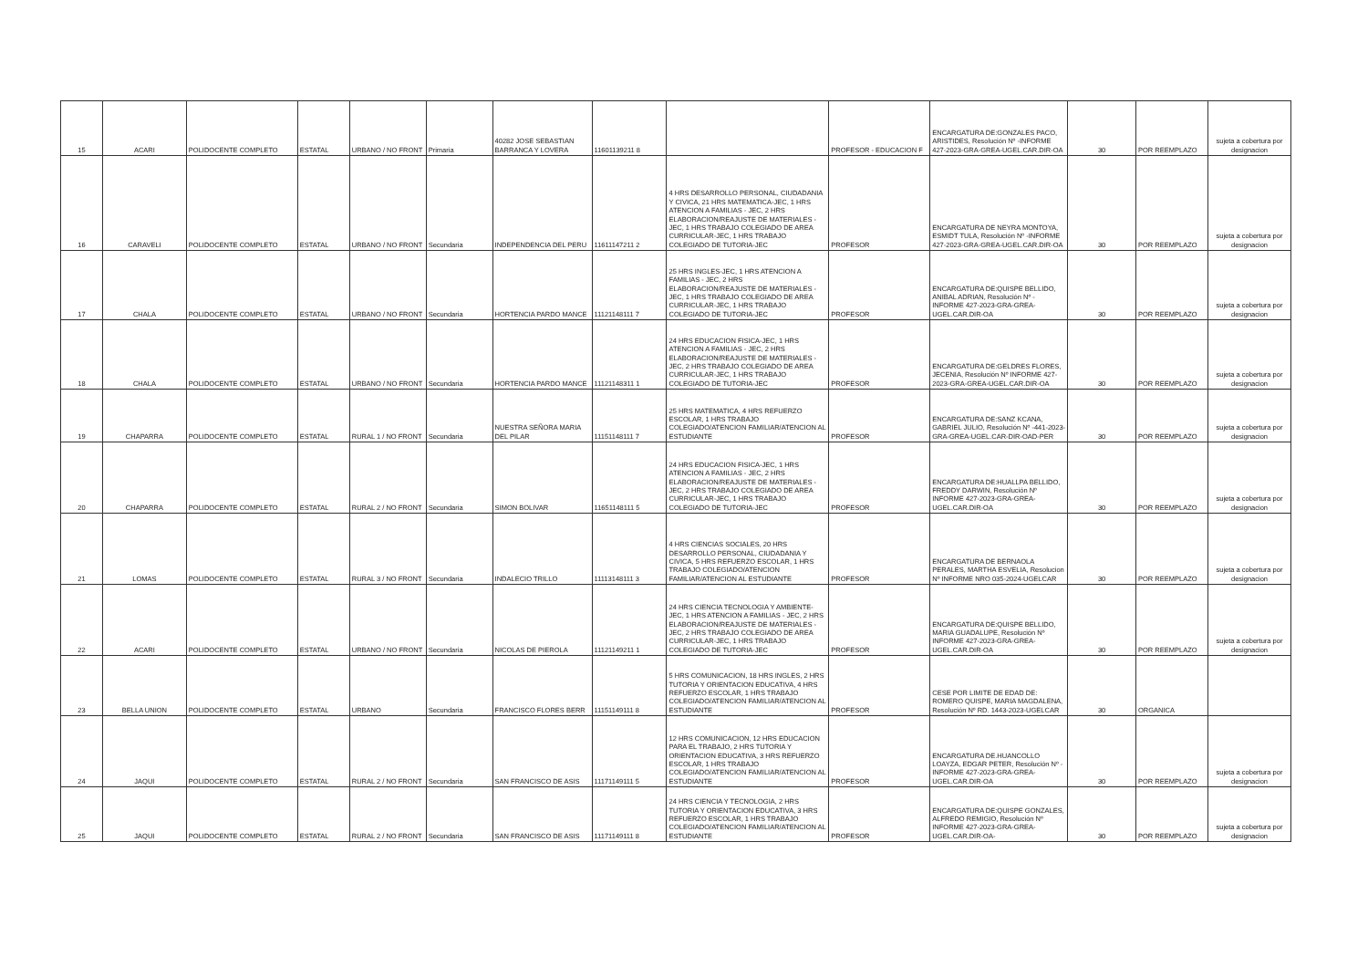| 15 | ACARI | POLIDOCENTE COMPLETO | ESTATAL | URBANO / NO FRONT | Primaria | 40282 JOSE SEBASTIAN BARRANCA Y LOVERA | 11601139211 8 | | PROFESOR - EDUCACION F | ENCARGATURA DE:GONZALES PACO, ARISTIDES, Resolución Nº -INFORME 427-2023-GRA-GREA-UGEL.CAR.DIR-OA | 30 | POR REEMPLAZO | sujeta a cobertura por designacion |
| 16 | CARAVELI | POLIDOCENTE COMPLETO | ESTATAL | URBANO / NO FRONT | Secundaria | INDEPENDENCIA DEL PERU | 11611147211 2 | 4 HRS DESARROLLO PERSONAL, CIUDADANIA Y CIVICA, 21 HRS MATEMATICA-JEC, 1 HRS ATENCION A FAMILIAS - JEC, 2 HRS ELABORACION/REAJUSTE DE MATERIALES -JEC, 1 HRS TRABAJO COLEGIADO DE AREA CURRICULAR-JEC, 1 HRS TRABAJO COLEGIADO DE TUTORIA-JEC | PROFESOR | ENCARGATURA DE NEYRA MONTOYA, ESMIDT TULA, Resolución Nº -INFORME 427-2023-GRA-GREA-UGEL.CAR.DIR-OA | 30 | POR REEMPLAZO | sujeta a cobertura por designacion |
| 17 | CHALA | POLIDOCENTE COMPLETO | ESTATAL | URBANO / NO FRONT | Secundaria | HORTENCIA PARDO MANCE | 11121148111 7 | 25 HRS INGLES-JEC, 1 HRS ATENCION A FAMILIAS - JEC, 2 HRS ELABORACION/REAJUSTE DE MATERIALES -JEC, 1 HRS TRABAJO COLEGIADO DE AREA CURRICULAR-JEC, 1 HRS TRABAJO COLEGIADO DE TUTORIA-JEC | PROFESOR | ENCARGATURA DE:QUISPE BELLIDO, ANIBAL ADRIAN, Resolución Nº -INFORME 427-2023-GRA-GREA-UGEL.CAR.DIR-OA | 30 | POR REEMPLAZO | sujeta a cobertura por designacion |
| 18 | CHALA | POLIDOCENTE COMPLETO | ESTATAL | URBANO / NO FRONT | Secundaria | HORTENCIA PARDO MANCE | 11121148311 1 | 24 HRS EDUCACION FISICA-JEC, 1 HRS ATENCION A FAMILIAS - JEC, 2 HRS ELABORACION/REAJUSTE DE MATERIALES -JEC, 2 HRS TRABAJO COLEGIADO DE AREA CURRICULAR-JEC, 1 HRS TRABAJO COLEGIADO DE TUTORIA-JEC | PROFESOR | ENCARGATURA DE:GELDRES FLORES, JECENIA, Resolución Nº INFORME 427-2023-GRA-GREA-UGEL.CAR.DIR-OA | 30 | POR REEMPLAZO | sujeta a cobertura por designacion |
| 19 | CHAPARRA | POLIDOCENTE COMPLETO | ESTATAL | RURAL 1 / NO FRONT | Secundaria | NUESTRA SEÑORA MARIA DEL PILAR | 11151148111 7 | 25 HRS MATEMATICA, 4 HRS REFUERZO ESCOLAR, 1 HRS TRABAJO COLEGIADO/ATENCION FAMILIAR/ATENCION AL ESTUDIANTE | PROFESOR | ENCARGATURA DE:SANZ KCANA, GABRIEL JULIO, Resolución Nº -441-2023-GRA-GREA-UGEL.CAR-DIR-OAD-PER | 30 | POR REEMPLAZO | sujeta a cobertura por designacion |
| 20 | CHAPARRA | POLIDOCENTE COMPLETO | ESTATAL | RURAL 2 / NO FRONT | Secundaria | SIMON BOLIVAR | 11651148111 5 | 24 HRS EDUCACION FISICA-JEC, 1 HRS ATENCION A FAMILIAS - JEC, 2 HRS ELABORACION/REAJUSTE DE MATERIALES -JEC, 2 HRS TRABAJO COLEGIADO DE AREA CURRICULAR-JEC, 1 HRS TRABAJO COLEGIADO DE TUTORIA-JEC | PROFESOR | ENCARGATURA DE:HUALLPA BELLIDO, FREDDY DARWIN, Resolución Nº INFORME 427-2023-GRA-GREA-UGEL.CAR.DIR-OA | 30 | POR REEMPLAZO | sujeta a cobertura por designacion |
| 21 | LOMAS | POLIDOCENTE COMPLETO | ESTATAL | RURAL 3 / NO FRONT | Secundaria | INDALECIO TRILLO | 11113148111 3 | 4 HRS CIENCIAS SOCIALES, 20 HRS DESARROLLO PERSONAL, CIUDADANIA Y CIVICA, 5 HRS REFUERZO ESCOLAR, 1 HRS TRABAJO COLEGIADO/ATENCION FAMILIAR/ATENCION AL ESTUDIANTE | PROFESOR | ENCARGATURA DE BERNAOLA PERALES, MARTHA ESVELIA, Resolucion Nº INFORME NRO 035-2024-UGELCAR | 30 | POR REEMPLAZO | sujeta a cobertura por designacion |
| 22 | ACARI | POLIDOCENTE COMPLETO | ESTATAL | URBANO / NO FRONT | Secundaria | NICOLAS DE PIEROLA | 11121149211 1 | 24 HRS CIENCIA TECNOLOGIA Y AMBIENTE-JEC, 1 HRS ATENCION A FAMILIAS - JEC, 2 HRS ELABORACION/REAJUSTE DE MATERIALES -JEC, 2 HRS TRABAJO COLEGIADO DE AREA CURRICULAR-JEC, 1 HRS TRABAJO COLEGIADO DE TUTORIA-JEC | PROFESOR | ENCARGATURA DE:QUISPE BELLIDO, MARIA GUADALUPE, Resolución Nº INFORME 427-2023-GRA-GREA-UGEL.CAR.DIR-OA | 30 | POR REEMPLAZO | sujeta a cobertura por designacion |
| 23 | BELLA UNION | POLIDOCENTE COMPLETO | ESTATAL | URBANO | Secundaria | FRANCISCO FLORES BERR | 11151149111 8 | 5 HRS COMUNICACION, 18 HRS INGLES, 2 HRS TUTORIA Y ORIENTACION EDUCATIVA, 4 HRS REFUERZO ESCOLAR, 1 HRS TRABAJO COLEGIADO/ATENCION FAMILIAR/ATENCION AL ESTUDIANTE | PROFESOR | CESE POR LIMITE DE EDAD DE: ROMERO QUISPE, MARIA MAGDALENA, Resolución Nº RD. 1443-2023-UGELCAR | 30 | ORGANICA | |
| 24 | JAQUI | POLIDOCENTE COMPLETO | ESTATAL | RURAL 2 / NO FRONT | Secundaria | SAN FRANCISCO DE ASIS | 11171149111 5 | 12 HRS COMUNICACION, 12 HRS EDUCACION PARA EL TRABAJO, 2 HRS TUTORIA Y ORIENTACION EDUCATIVA, 3 HRS REFUERZO ESCOLAR, 1 HRS TRABAJO COLEGIADO/ATENCION FAMILIAR/ATENCION AL ESTUDIANTE | PROFESOR | ENCARGATURA DE.HUANCOLLO LOAYZA, EDGAR PETER, Resolución Nº -INFORME 427-2023-GRA-GREA-UGEL.CAR.DIR-OA | 30 | POR REEMPLAZO | sujeta a cobertura por designacion |
| 25 | JAQUI | POLIDOCENTE COMPLETO | ESTATAL | RURAL 2 / NO FRONT | Secundaria | SAN FRANCISCO DE ASIS | 11171149111 8 | 24 HRS CIENCIA Y TECNOLOGIA, 2 HRS TUTORIA Y ORIENTACION EDUCATIVA, 3 HRS REFUERZO ESCOLAR, 1 HRS TRABAJO COLEGIADO/ATENCION FAMILIAR/ATENCION AL ESTUDIANTE | PROFESOR | ENCARGATURA DE:QUISPE GONZALES, ALFREDO REMIGIO, Resolución Nº INFORME 427-2023-GRA-GREA-UGEL.CAR.DIR-OA- | 30 | POR REEMPLAZO | sujeta a cobertura por designacion |